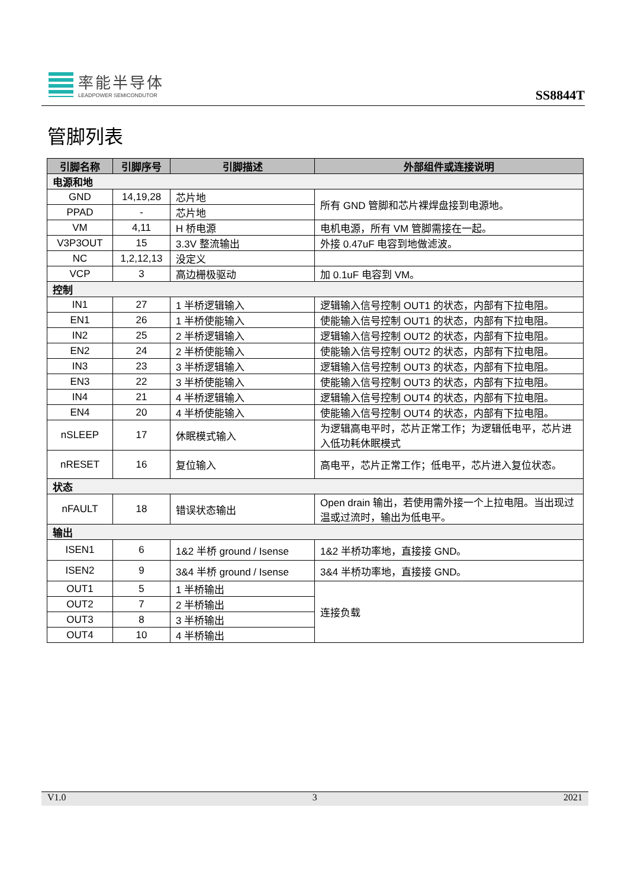率能半导体
LEADPOWER SEMICONDUTOR
SS8844T
管脚列表
| 引脚名称 | 引脚序号 | 引脚描述 | 外部组件或连接说明 |
| --- | --- | --- | --- |
| 电源和地 | | | |
| GND | 14,19,28 | 芯片地 | 所有 GND 管脚和芯片裸焊盘接到电源地。 |
| PPAD | - | 芯片地 | |
| VM | 4,11 | H 桥电源 | 电机电源，所有 VM 管脚需接在一起。 |
| V3P3OUT | 15 | 3.3V 整流输出 | 外接 0.47uF 电容到地做滤波。 |
| NC | 1,2,12,13 | 没定义 | |
| VCP | 3 | 高边栅极驱动 | 加 0.1uF 电容到 VM。 |
| 控制 | | | |
| IN1 | 27 | 1 半桥逻辑输入 | 逻辑输入信号控制 OUT1 的状态，内部有下拉电阻。 |
| EN1 | 26 | 1 半桥使能输入 | 使能输入信号控制 OUT1 的状态，内部有下拉电阻。 |
| IN2 | 25 | 2 半桥逻辑输入 | 逻辑输入信号控制 OUT2 的状态，内部有下拉电阻。 |
| EN2 | 24 | 2 半桥使能输入 | 使能输入信号控制 OUT2 的状态，内部有下拉电阻。 |
| IN3 | 23 | 3 半桥逻辑输入 | 逻辑输入信号控制 OUT3 的状态，内部有下拉电阻。 |
| EN3 | 22 | 3 半桥使能输入 | 使能输入信号控制 OUT3 的状态，内部有下拉电阻。 |
| IN4 | 21 | 4 半桥逻辑输入 | 逻辑输入信号控制 OUT4 的状态，内部有下拉电阻。 |
| EN4 | 20 | 4 半桥使能输入 | 使能输入信号控制 OUT4 的状态，内部有下拉电阻。 |
| nSLEEP | 17 | 休眠模式输入 | 为逻辑高电平时，芯片正常工作；为逻辑低电平，芯片进入低功耗休眠模式 |
| nRESET | 16 | 复位输入 | 高电平，芯片正常工作；低电平，芯片进入复位状态。 |
| 状态 | | | |
| nFAULT | 18 | 错误状态输出 | Open drain 输出，若使用需外接一个上拉电阻。当出现过温或过流时，输出为低电平。 |
| 输出 | | | |
| ISEN1 | 6 | 1&2 半桥 ground / Isense | 1&2 半桥功率地，直接接 GND。 |
| ISEN2 | 9 | 3&4 半桥 ground / Isense | 3&4 半桥功率地，直接接 GND。 |
| OUT1 | 5 | 1 半桥输出 | 连接负载 |
| OUT2 | 7 | 2 半桥输出 | |
| OUT3 | 8 | 3 半桥输出 | |
| OUT4 | 10 | 4 半桥输出 | |
V1.0 3 2021